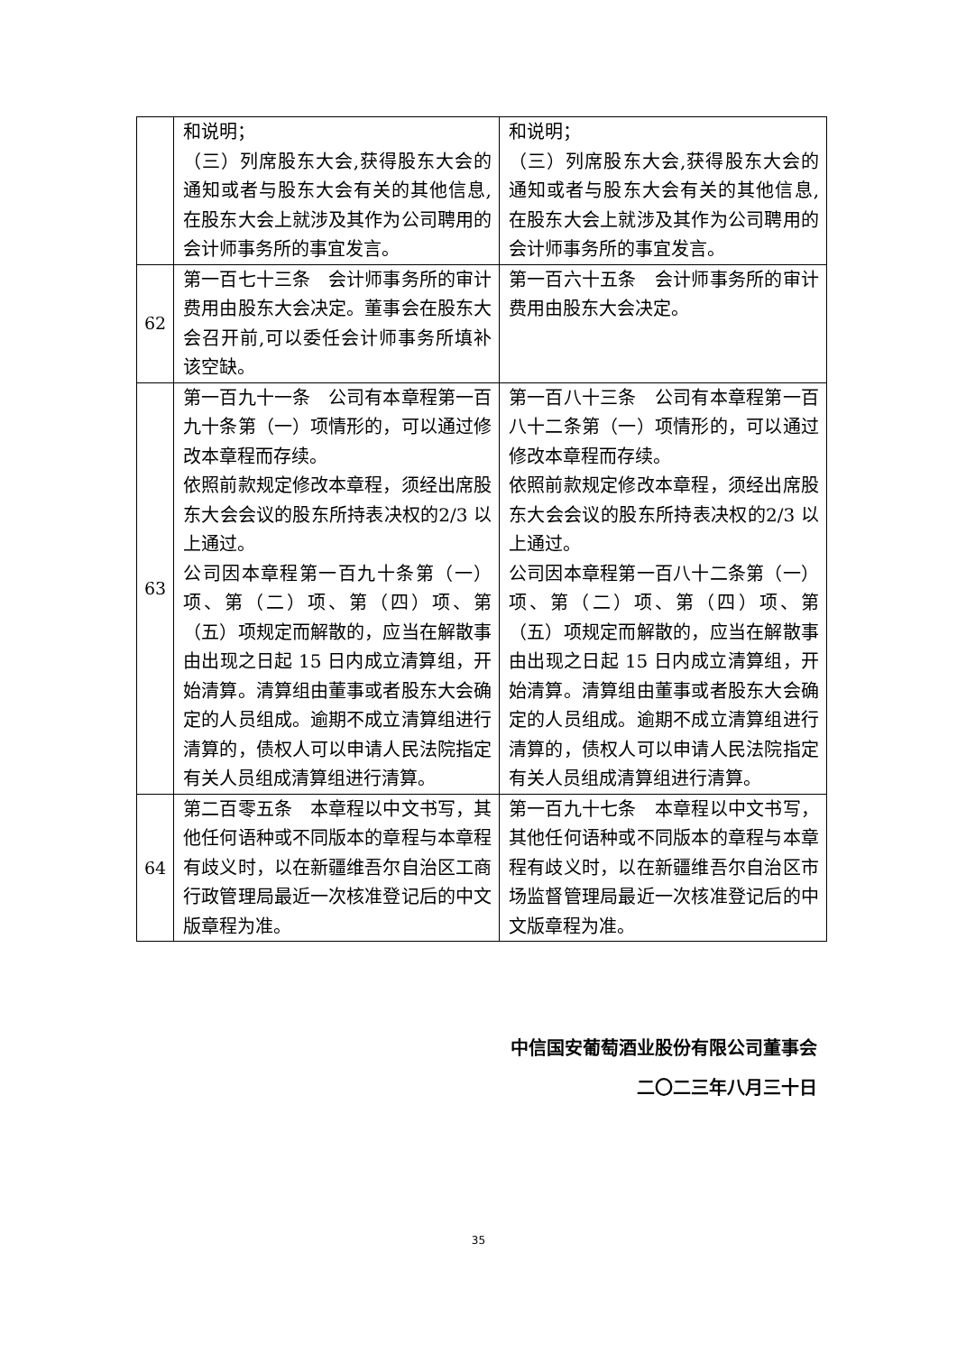| | 和说明； （三）列席股东大会,获得股东大会的通知或者与股东大会有关的其他信息,在股东大会上就涉及其作为公司聘用的会计师事务所的事宜发言。 | 和说明； （三）列席股东大会,获得股东大会的通知或者与股东大会有关的其他信息,在股东大会上就涉及其作为公司聘用的会计师事务所的事宜发言。 |
| 62 | 第一百七十三条 会计师事务所的审计费用由股东大会决定。董事会在股东大会召开前,可以委任会计师事务所填补该空缺。 | 第一百六十五条 会计师事务所的审计费用由股东大会决定。 |
| 63 | 第一百九十一条 公司有本章程第一百九十条第（一）项情形的，可以通过修改本章程而存续。 依照前款规定修改本章程，须经出席股东大会会议的股东所持表决权的2/3 以上通过。 公司因本章程第一百九十条第（一）项、第（二）项、第（四）项、第（五）项规定而解散的，应当在解散事由出现之日起 15 日内成立清算组，开始清算。清算组由董事或者股东大会确定的人员组成。逾期不成立清算组进行清算的，债权人可以申请人民法院指定有关人员组成清算组进行清算。 | 第一百八十三条 公司有本章程第一百八十二条第（一）项情形的，可以通过修改本章程而存续。 依照前款规定修改本章程，须经出席股东大会会议的股东所持表决权的2/3 以上通过。 公司因本章程第一百八十二条第（一）项、第（二）项、第（四）项、第（五）项规定而解散的，应当在解散事由出现之日起 15 日内成立清算组，开始清算。清算组由董事或者股东大会确定的人员组成。逾期不成立清算组进行清算的，债权人可以申请人民法院指定有关人员组成清算组进行清算。 |
| 64 | 第二百零五条 本章程以中文书写，其他任何语种或不同版本的章程与本章程有歧义时，以在新疆维吾尔自治区工商行政管理局最近一次核准登记后的中文版章程为准。 | 第一百九十七条 本章程以中文书写，其他任何语种或不同版本的章程与本章程有歧义时，以在新疆维吾尔自治区市场监督管理局最近一次核准登记后的中文版章程为准。 |
中信国安葡萄酒业股份有限公司董事会
二〇二三年八月三十日
35